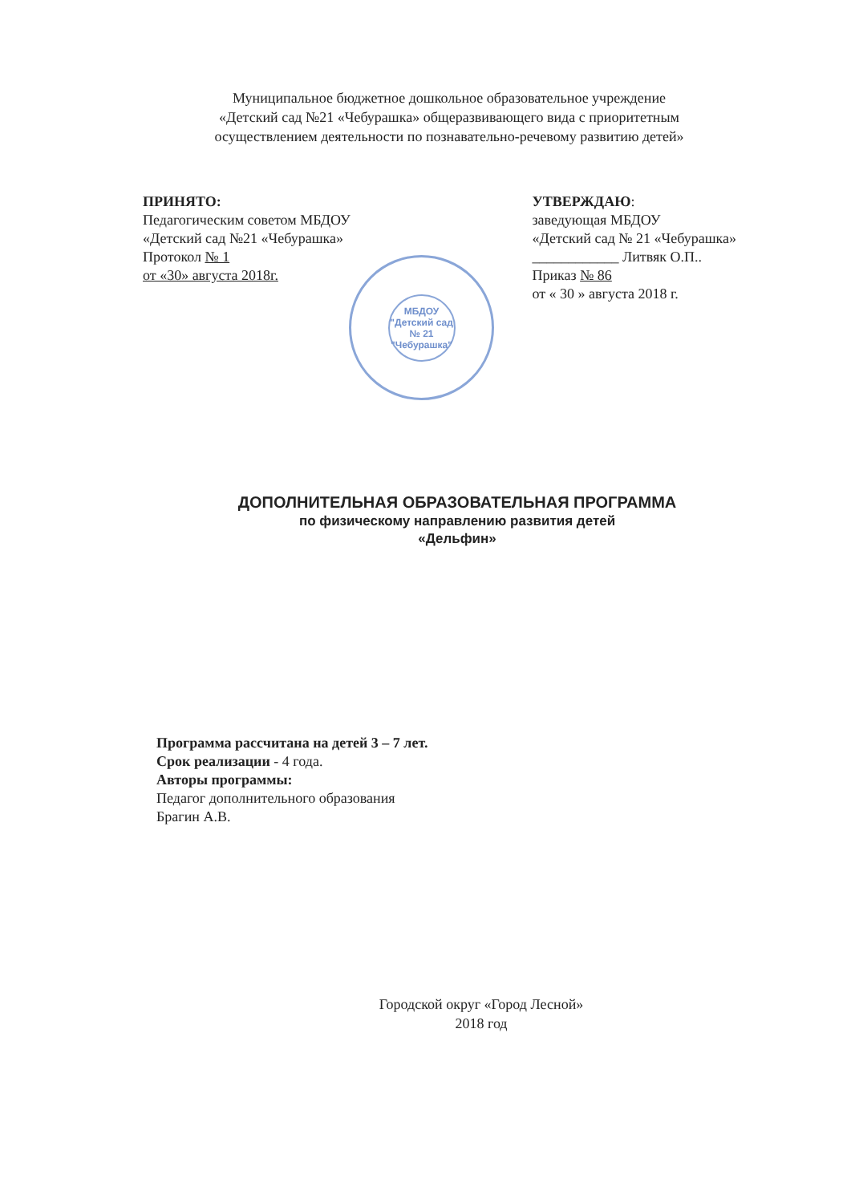Муниципальное бюджетное дошкольное образовательное учреждение
«Детский сад №21 «Чебурашка» общеразвивающего вида с приоритетным
осуществлением деятельности по познавательно-речевому развитию детей»
ПРИНЯТО:
Педагогическим советом МБДОУ
«Детский сад №21 «Чебурашка»
Протокол № 1
от «30» августа 2018г.
УТВЕРЖДАЮ:
заведующая МБДОУ
«Детский сад № 21 «Чебурашка»
____________ Литвяк О.П..
Приказ № 86
от « 30 » августа 2018 г.
МБДОУ
"Детский сад
№ 21
"Чебурашка"
ДОПОЛНИТЕЛЬНАЯ ОБРАЗОВАТЕЛЬНАЯ ПРОГРАММА
по физическому направлению развития детей
«Дельфин»
Программа рассчитана на детей 3 – 7 лет.
Срок реализации - 4 года.
Авторы программы:
Педагог дополнительного образования
Брагин А.В.
Городской округ «Город Лесной»
2018 год